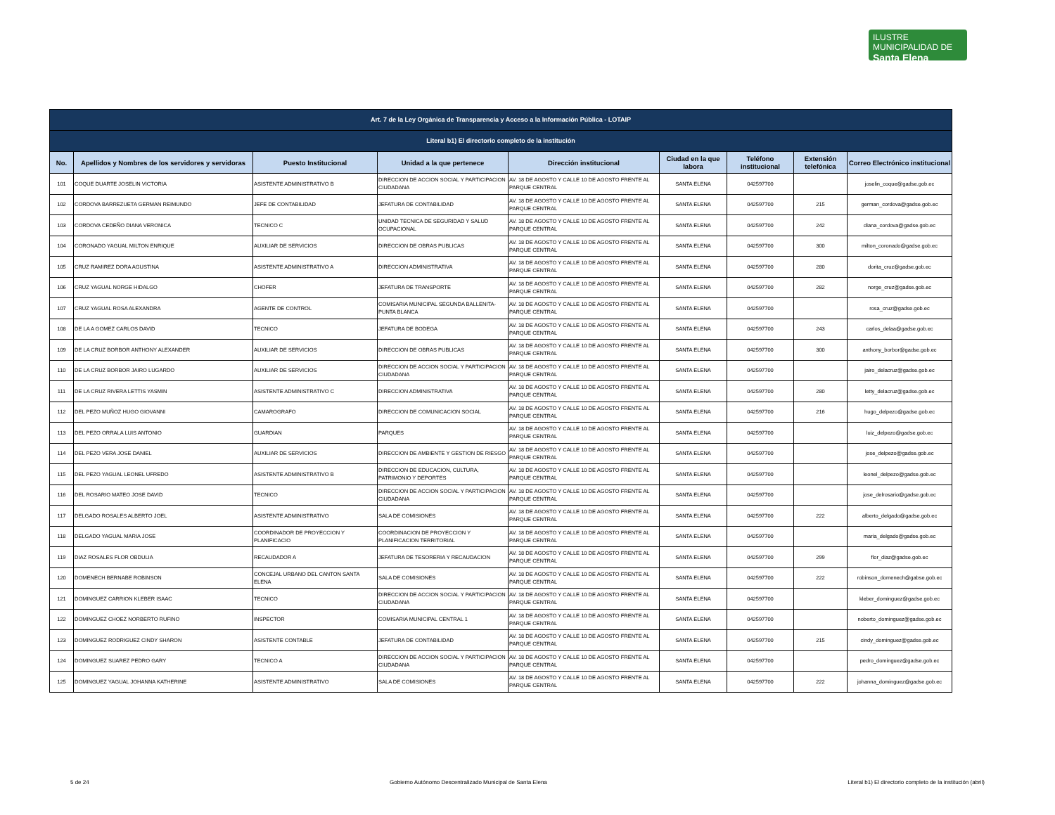ILUSTRE MUNICIPALIDAD DE
Santa Elena
| Art. 7 de la Ley Orgánica de Transparencia y Acceso a la Información Pública - LOTAIP | | | | | | | | |
| Literal b1) El directorio completo de la institución | | | | | | | | |
| No. | Apellidos y Nombres de los servidores y servidoras | Puesto Institucional | Unidad a la que pertenece | Dirección institucional | Ciudad en la que labora | Teléfono institucional | Extensión telefónica | Correo Electrónico institucional |
| 101 | COQUE DUARTE JOSELIN VICTORIA | ASISTENTE ADMINISTRATIVO B | DIRECCION DE ACCION SOCIAL Y PARTICIPACION CIUDADANA | AV. 18 DE AGOSTO Y CALLE 10 DE AGOSTO FRENTE AL PARQUE CENTRAL | SANTA ELENA | 042597700 | | joselin_coque@gadse.gob.ec |
| 102 | CORDOVA BARREZUETA GERMAN REIMUNDO | JEFE DE CONTABILIDAD | JEFATURA DE CONTABILIDAD | AV. 18 DE AGOSTO Y CALLE 10 DE AGOSTO FRENTE AL PARQUE CENTRAL | SANTA ELENA | 042597700 | 215 | german_cordova@gadse.gob.ec |
| 103 | CORDOVA CEDEÑO DIANA VERONICA | TECNICO C | UNIDAD TECNICA DE SEGURIDAD Y SALUD OCUPACIONAL | AV. 18 DE AGOSTO Y CALLE 10 DE AGOSTO FRENTE AL PARQUE CENTRAL | SANTA ELENA | 042597700 | 242 | diana_cordova@gadse.gob.ec |
| 104 | CORONADO YAGUAL MILTON ENRIQUE | AUXILIAR DE SERVICIOS | DIRECCION DE OBRAS PUBLICAS | AV. 18 DE AGOSTO Y CALLE 10 DE AGOSTO FRENTE AL PARQUE CENTRAL | SANTA ELENA | 042597700 | 300 | milton_coronado@gadse.gob.ec |
| 105 | CRUZ RAMIREZ DORA AGUSTINA | ASISTENTE ADMINISTRATIVO A | DIRECCION ADMINISTRATIVA | AV. 18 DE AGOSTO Y CALLE 10 DE AGOSTO FRENTE AL PARQUE CENTRAL | SANTA ELENA | 042597700 | 280 | dorita_cruz@gadse.gob.ec |
| 106 | CRUZ YAGUAL NORGE HIDALGO | CHOFER | JEFATURA DE TRANSPORTE | AV. 18 DE AGOSTO Y CALLE 10 DE AGOSTO FRENTE AL PARQUE CENTRAL | SANTA ELENA | 042597700 | 282 | norge_cruz@gadse.gob.ec |
| 107 | CRUZ YAGUAL ROSA ALEXANDRA | AGENTE DE CONTROL | COMISARIA MUNICIPAL SEGUNDA BALLENITA-PUNTA BLANCA | AV. 18 DE AGOSTO Y CALLE 10 DE AGOSTO FRENTE AL PARQUE CENTRAL | SANTA ELENA | 042597700 | | rosa_cruz@gadse.gob.ec |
| 108 | DE LA A GOMEZ CARLOS DAVID | TECNICO | JEFATURA DE BODEGA | AV. 18 DE AGOSTO Y CALLE 10 DE AGOSTO FRENTE AL PARQUE CENTRAL | SANTA ELENA | 042597700 | 243 | carlos_delaa@gadse.gob.ec |
| 109 | DE LA CRUZ BORBOR ANTHONY ALEXANDER | AUXILIAR DE SERVICIOS | DIRECCION DE OBRAS PUBLICAS | AV. 18 DE AGOSTO Y CALLE 10 DE AGOSTO FRENTE AL PARQUE CENTRAL | SANTA ELENA | 042597700 | 300 | anthony_borbor@gadse.gob.ec |
| 110 | DE LA CRUZ BORBOR JAIRO LUGARDO | AUXILIAR DE SERVICIOS | DIRECCION DE ACCION SOCIAL Y PARTICIPACION CIUDADANA | AV. 18 DE AGOSTO Y CALLE 10 DE AGOSTO FRENTE AL PARQUE CENTRAL | SANTA ELENA | 042597700 | | jairo_delacruz@gadse.gob.ec |
| 111 | DE LA CRUZ RIVERA LETTIS YASMIN | ASISTENTE ADMINISTRATIVO C | DIRECCION ADMINISTRATIVA | AV. 18 DE AGOSTO Y CALLE 10 DE AGOSTO FRENTE AL PARQUE CENTRAL | SANTA ELENA | 042597700 | 280 | letty_delacruz@gadse.gob.ec |
| 112 | DEL PEZO MUÑOZ HUGO GIOVANNI | CAMAROGRAFO | DIRECCION DE COMUNICACION SOCIAL | AV. 18 DE AGOSTO Y CALLE 10 DE AGOSTO FRENTE AL PARQUE CENTRAL | SANTA ELENA | 042597700 | 216 | hugo_delpezo@gadse.gob.ec |
| 113 | DEL PEZO ORRALA LUIS ANTONIO | GUARDIAN | PARQUES | AV. 18 DE AGOSTO Y CALLE 10 DE AGOSTO FRENTE AL PARQUE CENTRAL | SANTA ELENA | 042597700 | | luiz_delpezo@gadse.gob.ec |
| 114 | DEL PEZO VERA JOSE DANIEL | AUXILIAR DE SERVICIOS | DIRECCION DE AMBIENTE Y GESTION DE RIESGO | AV. 18 DE AGOSTO Y CALLE 10 DE AGOSTO FRENTE AL PARQUE CENTRAL | SANTA ELENA | 042597700 | | jose_delpezo@gadse.gob.ec |
| 115 | DEL PEZO YAGUAL LEONEL UFREDO | ASISTENTE ADMINISTRATIVO B | DIRECCION DE EDUCACION, CULTURA, PATRIMONIO Y DEPORTES | AV. 18 DE AGOSTO Y CALLE 10 DE AGOSTO FRENTE AL PARQUE CENTRAL | SANTA ELENA | 042597700 | | leonel_delpezo@gadse.gob.ec |
| 116 | DEL ROSARIO MATEO JOSE DAVID | TECNICO | DIRECCION DE ACCION SOCIAL Y PARTICIPACION CIUDADANA | AV. 18 DE AGOSTO Y CALLE 10 DE AGOSTO FRENTE AL PARQUE CENTRAL | SANTA ELENA | 042597700 | | jose_delrosario@gadse.gob.ec |
| 117 | DELGADO ROSALES ALBERTO JOEL | ASISTENTE ADMINISTRATIVO | SALA DE COMISIONES | AV. 18 DE AGOSTO Y CALLE 10 DE AGOSTO FRENTE AL PARQUE CENTRAL | SANTA ELENA | 042597700 | 222 | alberto_delgado@gadse.gob.ec |
| 118 | DELGADO YAGUAL MARIA JOSE | COORDINADOR DE PROYECCION Y PLANIFICACIO | COORDINACION DE PROYECCION Y PLANIFICACION TERRITORIAL | AV. 18 DE AGOSTO Y CALLE 10 DE AGOSTO FRENTE AL PARQUE CENTRAL | SANTA ELENA | 042597700 | | maria_delgado@gadse.gob.ec |
| 119 | DIAZ ROSALES FLOR OBDULIA | RECAUDADOR A | JEFATURA DE TESORERIA Y RECAUDACION | AV. 18 DE AGOSTO Y CALLE 10 DE AGOSTO FRENTE AL PARQUE CENTRAL | SANTA ELENA | 042597700 | 299 | flor_diaz@gadse.gob.ec |
| 120 | DOMENECH BERNABE ROBINSON | CONCEJAL URBANO DEL CANTON SANTA ELENA | SALA DE COMISIONES | AV. 18 DE AGOSTO Y CALLE 10 DE AGOSTO FRENTE AL PARQUE CENTRAL | SANTA ELENA | 042597700 | 222 | robinson_domenech@gabse.gob.ec |
| 121 | DOMINGUEZ CARRION KLEBER ISAAC | TECNICO | DIRECCION DE ACCION SOCIAL Y PARTICIPACION CIUDADANA | AV. 18 DE AGOSTO Y CALLE 10 DE AGOSTO FRENTE AL PARQUE CENTRAL | SANTA ELENA | 042597700 | | kleber_dominguez@gadse.gob.ec |
| 122 | DOMINGUEZ CHOEZ NORBERTO RUFINO | INSPECTOR | COMISARIA MUNICIPAL CENTRAL 1 | AV. 18 DE AGOSTO Y CALLE 10 DE AGOSTO FRENTE AL PARQUE CENTRAL | SANTA ELENA | 042597700 | | noberto_dominguez@gadse.gob.ec |
| 123 | DOMINGUEZ RODRIGUEZ CINDY SHARON | ASISTENTE CONTABLE | JEFATURA DE CONTABILIDAD | AV. 18 DE AGOSTO Y CALLE 10 DE AGOSTO FRENTE AL PARQUE CENTRAL | SANTA ELENA | 042597700 | 215 | cindy_dominguez@gadse.gob.ec |
| 124 | DOMINGUEZ SUAREZ PEDRO GARY | TECNICO A | DIRECCION DE ACCION SOCIAL Y PARTICIPACION CIUDADANA | AV. 18 DE AGOSTO Y CALLE 10 DE AGOSTO FRENTE AL PARQUE CENTRAL | SANTA ELENA | 042597700 | | pedro_dominguez@gadse.gob.ec |
| 125 | DOMINGUEZ YAGUAL JOHANNA KATHERINE | ASISTENTE ADMINISTRATIVO | SALA DE COMISIONES | AV. 18 DE AGOSTO Y CALLE 10 DE AGOSTO FRENTE AL PARQUE CENTRAL | SANTA ELENA | 042597700 | 222 | johanna_dominguez@gadse.gob.ec |
5 de 24 Gobierno Autónomo Descentralizado Municipal de Santa Elena Literal b1) El directorio completo de la institución (abril)